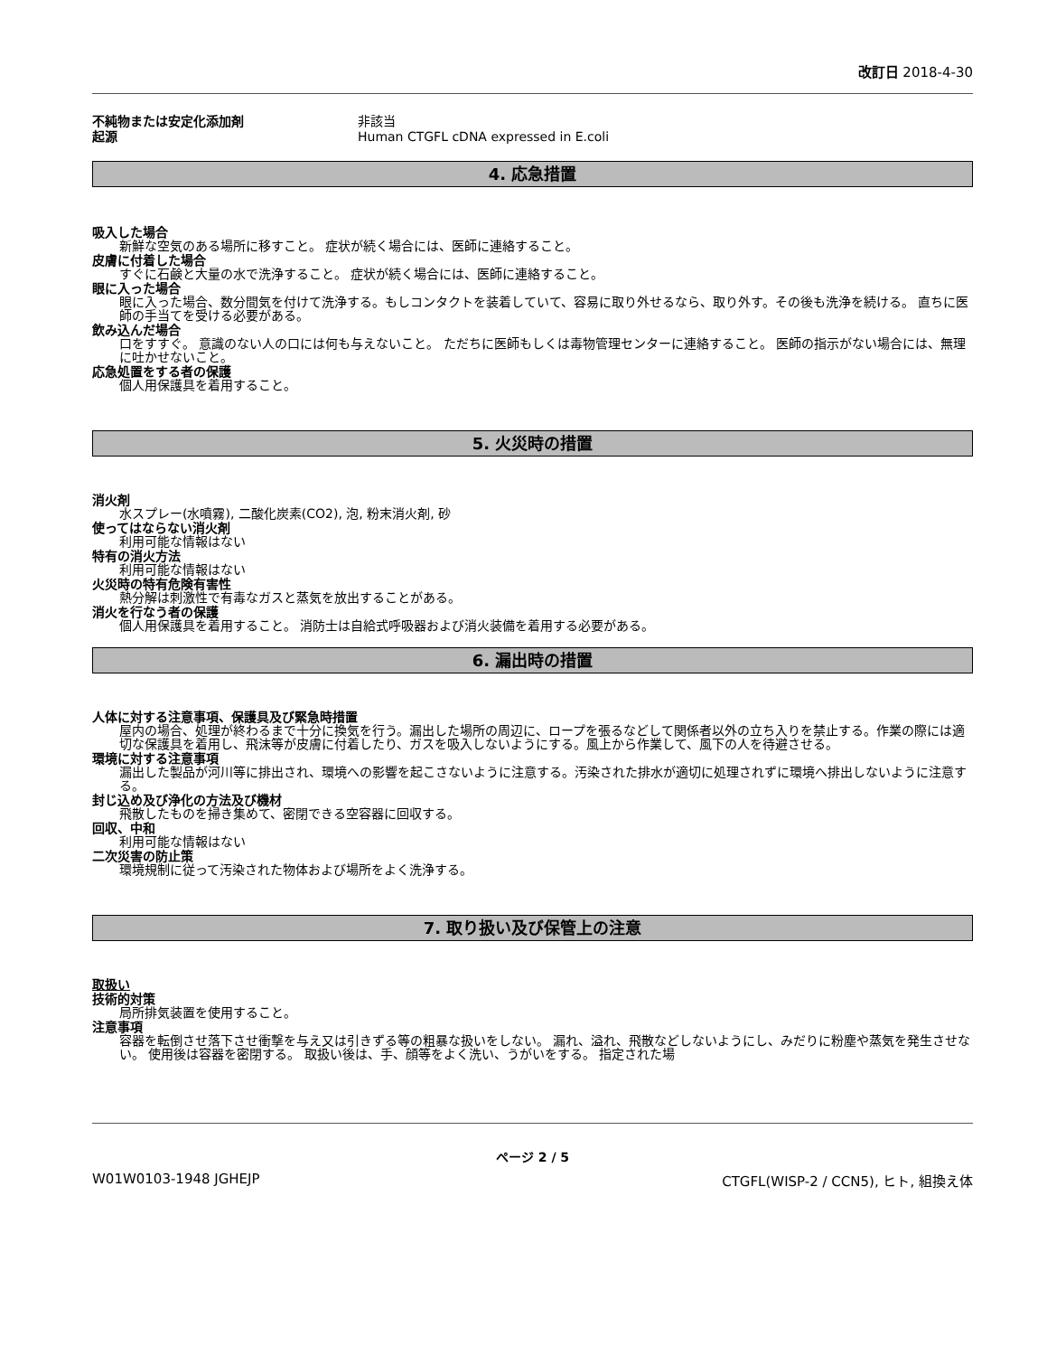改訂日 2018-4-30
不純物または安定化添加剤 非該当
起源 Human CTGFL cDNA expressed in E.coli
4. 応急措置
吸入した場合
新鮮な空気のある場所に移すこと。 症状が続く場合には、医師に連絡すること。
皮膚に付着した場合
すぐに石鹸と大量の水で洗浄すること。 症状が続く場合には、医師に連絡すること。
眼に入った場合
眼に入った場合、数分間気を付けて洗浄する。もしコンタクトを装着していて、容易に取り外せるなら、取り外す。その後も洗浄を続ける。 直ちに医師の手当てを受ける必要がある。
飲み込んだ場合
口をすすぐ。 意識のない人の口には何も与えないこと。 ただちに医師もしくは毒物管理センターに連絡すること。 医師の指示がない場合には、無理に吐かせないこと。
応急処置をする者の保護
個人用保護具を着用すること。
5. 火災時の措置
消火剤
水スプレー(水噴霧), 二酸化炭素(CO2), 泡, 粉末消火剤, 砂
使ってはならない消火剤
利用可能な情報はない
特有の消火方法
利用可能な情報はない
火災時の特有危険有害性
熱分解は刺激性で有毒なガスと蒸気を放出することがある。
消火を行なう者の保護
個人用保護具を着用すること。 消防士は自給式呼吸器および消火装備を着用する必要がある。
6. 漏出時の措置
人体に対する注意事項、保護具及び緊急時措置
屋内の場合、処理が終わるまで十分に換気を行う。漏出した場所の周辺に、ロープを張るなどして関係者以外の立ち入りを禁止する。作業の際には適切な保護具を着用し、飛沫等が皮膚に付着したり、ガスを吸入しないようにする。風上から作業して、風下の人を待避させる。
環境に対する注意事項
漏出した製品が河川等に排出され、環境への影響を起こさないように注意する。汚染された排水が適切に処理されずに環境へ排出しないように注意する。
封じ込め及び浄化の方法及び機材
飛散したものを掃き集めて、密閉できる空容器に回収する。
回収、中和
利用可能な情報はない
二次災害の防止策
環境規制に従って汚染された物体および場所をよく洗浄する。
7. 取り扱い及び保管上の注意
取扱い
技術的対策
局所排気装置を使用すること。
注意事項
容器を転倒させ落下させ衝撃を与え又は引きずる等の粗暴な扱いをしない。 漏れ、溢れ、飛散などしないようにし、みだりに粉塵や蒸気を発生させない。 使用後は容器を密閉する。 取扱い後は、手、顔等をよく洗い、うがいをする。 指定された場
ページ 2 / 5
W01W0103-1948 JGHEJP CTGFL(WISP-2 / CCN5), ヒト, 組換え体